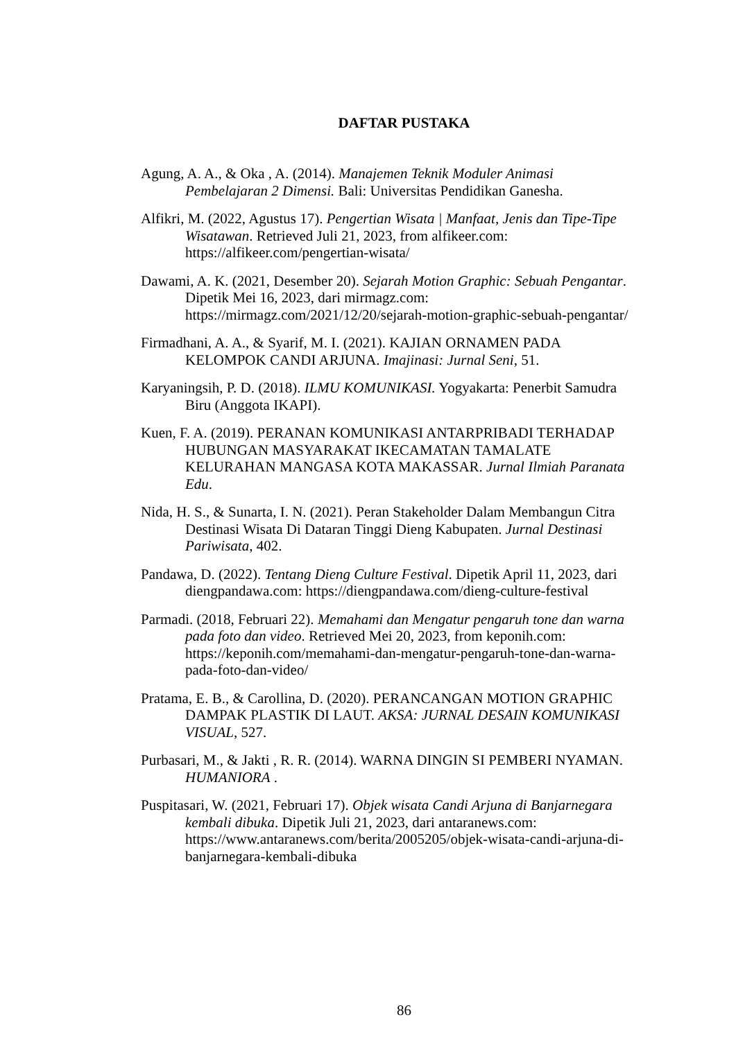DAFTAR PUSTAKA
Agung, A. A., & Oka , A. (2014). Manajemen Teknik Moduler Animasi Pembelajaran 2 Dimensi. Bali: Universitas Pendidikan Ganesha.
Alfikri, M. (2022, Agustus 17). Pengertian Wisata | Manfaat, Jenis dan Tipe-Tipe Wisatawan. Retrieved Juli 21, 2023, from alfikeer.com: https://alfikeer.com/pengertian-wisata/
Dawami, A. K. (2021, Desember 20). Sejarah Motion Graphic: Sebuah Pengantar. Dipetik Mei 16, 2023, dari mirmagz.com: https://mirmagz.com/2021/12/20/sejarah-motion-graphic-sebuah-pengantar/
Firmadhani, A. A., & Syarif, M. I. (2021). KAJIAN ORNAMEN PADA KELOMPOK CANDI ARJUNA. Imajinasi: Jurnal Seni, 51.
Karyaningsih, P. D. (2018). ILMU KOMUNIKASI. Yogyakarta: Penerbit Samudra Biru (Anggota IKAPI).
Kuen, F. A. (2019). PERANAN KOMUNIKASI ANTARPRIBADI TERHADAP HUBUNGAN MASYARAKAT IKECAMATAN TAMALATE KELURAHAN MANGASA KOTA MAKASSAR. Jurnal Ilmiah Paranata Edu.
Nida, H. S., & Sunarta, I. N. (2021). Peran Stakeholder Dalam Membangun Citra Destinasi Wisata Di Dataran Tinggi Dieng Kabupaten. Jurnal Destinasi Pariwisata, 402.
Pandawa, D. (2022). Tentang Dieng Culture Festival. Dipetik April 11, 2023, dari diengpandawa.com: https://diengpandawa.com/dieng-culture-festival
Parmadi. (2018, Februari 22). Memahami dan Mengatur pengaruh tone dan warna pada foto dan video. Retrieved Mei 20, 2023, from keponih.com: https://keponih.com/memahami-dan-mengatur-pengaruh-tone-dan-warna-pada-foto-dan-video/
Pratama, E. B., & Carollina, D. (2020). PERANCANGAN MOTION GRAPHIC DAMPAK PLASTIK DI LAUT. AKSA: JURNAL DESAIN KOMUNIKASI VISUAL, 527.
Purbasari, M., & Jakti , R. R. (2014). WARNA DINGIN SI PEMBERI NYAMAN. HUMANIORA .
Puspitasari, W. (2021, Februari 17). Objek wisata Candi Arjuna di Banjarnegara kembali dibuka. Dipetik Juli 21, 2023, dari antaranews.com: https://www.antaranews.com/berita/2005205/objek-wisata-candi-arjuna-di-banjarnegara-kembali-dibuka
86